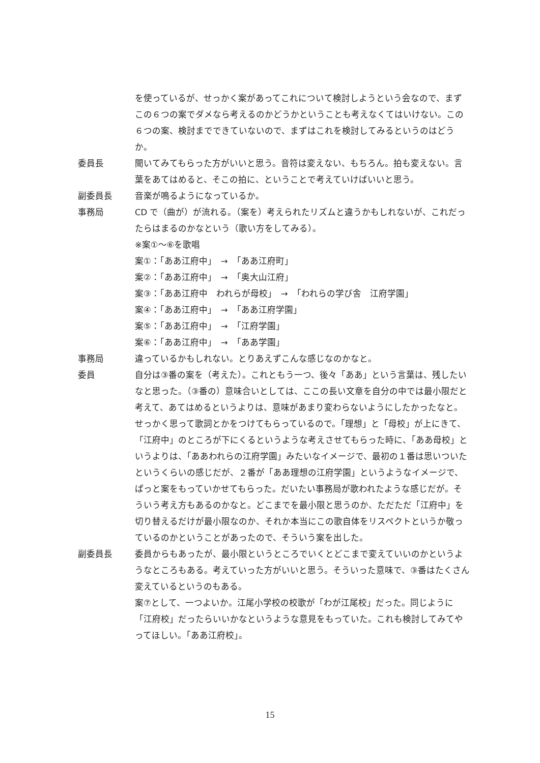を使っているが、せっかく案があってこれについて検討しようという会なので、まずこの６つの案でダメなら考えるのかどうかということも考えなくてはいけない。この６つの案、検討までできていないので、まずはこれを検討してみるというのはどうか。
委員長 聞いてみてもらった方がいいと思う。音符は変えない、もちろん。拍も変えない。言葉をあてはめると、そこの拍に、ということで考えていけばいいと思う。
副委員長 音楽が鳴るようになっているか。
事務局 CD で（曲が）が流れる。（案を）考えられたリズムと違うかもしれないが、これだったらはまるのかなという（歌い方をしてみる）。
※案①～⑥を歌唱
案①：「ああ江府中」　→　「ああ江府町」
案②：「ああ江府中」　→　「奥大山江府」
案③：「ああ江府中　われらが母校」　→　「われらの学び舎　江府学園」
案④：「ああ江府中」　→　「ああ江府学園」
案⑤：「ああ江府中」　→　「江府学園」
案⑥：「ああ江府中」　→　「ああ学園」
事務局 違っているかもしれない。とりあえずこんな感じなのかなと。
委員 自分は③番の案を（考えた）。これともう一つ、後々「ああ」という言葉は、残したいなと思った。（③番の）意味合いとしては、ここの長い文章を自分の中では最小限だと考えて、あてはめるというよりは、意味があまり変わらないようにしたかったなと。せっかく思って歌詞とかをつけてもらっているので。「理想」と「母校」が上にきて、「江府中」のところが下にくるというような考えさせてもらった時に、「ああ母校」というよりは、「ああわれらの江府学園」みたいなイメージで、最初の１番は思いついたというくらいの感じだが、２番が「ああ理想の江府学園」というようなイメージで、ぱっと案をもっていかせてもらった。だいたい事務局が歌われたような感じだが。そういう考え方もあるのかなと。どこまでを最小限と思うのか、ただただ「江府中」を切り替えるだけが最小限なのか、それか本当にこの歌自体をリスペクトというか敬っているのかということがあったので、そういう案を出した。
副委員長 委員からもあったが、最小限というところでいくとどこまで変えていいのかというようなところもある。考えていった方がいいと思う。そういった意味で、③番はたくさん変えているというのもある。
案⑦として、一つよいか。江尾小学校の校歌が「わが江尾校」だった。同じように「江府校」だったらいいかなというような意見をもっていた。これも検討してみてやってほしい。「ああ江府校」。
15